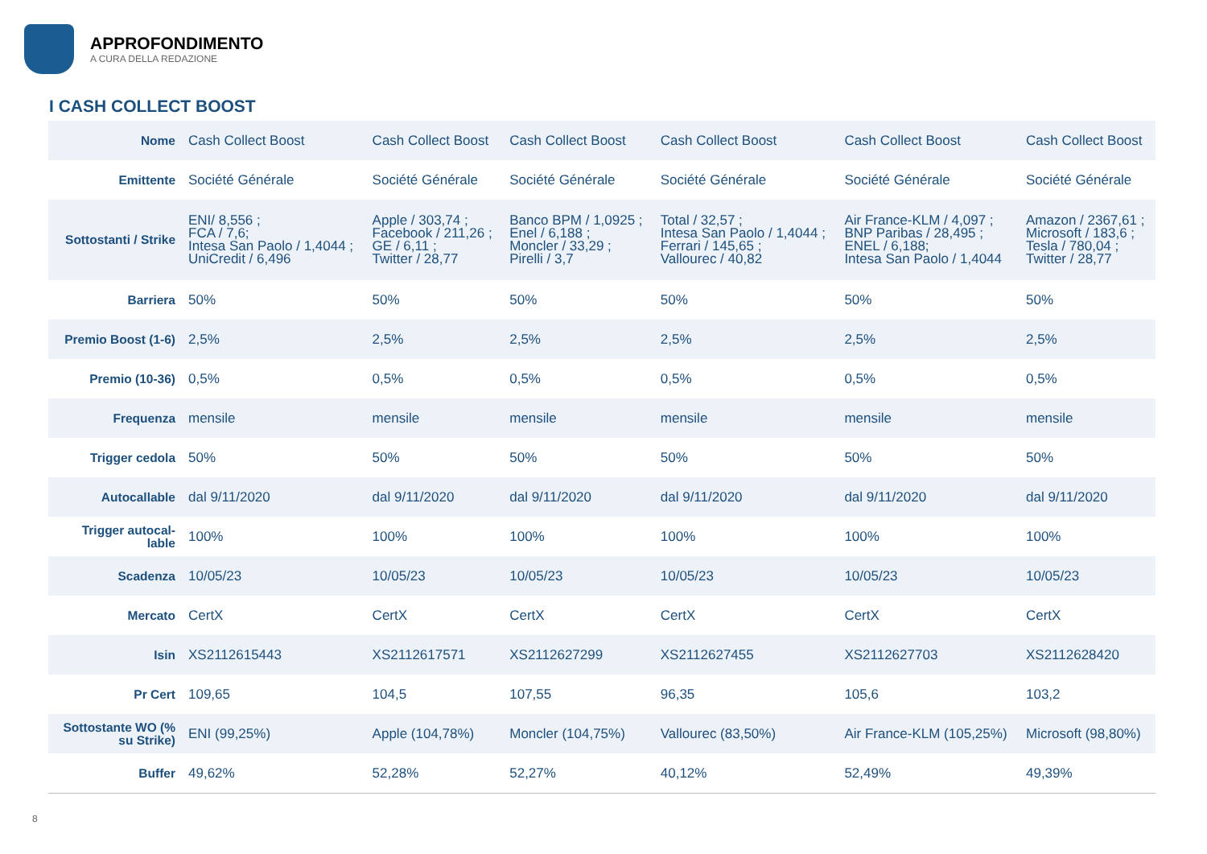APPROFONDIMENTO
A CURA DELLA REDAZIONE
I CASH COLLECT BOOST
| Nome | Cash Collect Boost | Cash Collect Boost | Cash Collect Boost | Cash Collect Boost | Cash Collect Boost | Cash Collect Boost |
| Emittente | Société Générale | Société Générale | Société Générale | Société Générale | Société Générale | Société Générale |
| Sottostanti / Strike | ENI/ 8,556 ; FCA / 7,6; Intesa San Paolo / 1,4044 ; UniCredit / 6,496 | Apple / 303,74 ; Facebook / 211,26 ; GE / 6,11 ; Twitter / 28,77 | Banco BPM / 1,0925 ; Enel / 6,188 ; Moncler / 33,29 ; Pirelli / 3,7 | Total / 32,57 ; Intesa San Paolo / 1,4044 ; Ferrari / 145,65 ; Vallourec / 40,82 | Air France-KLM / 4,097 ; BNP Paribas / 28,495 ; ENEL / 6,188; Intesa San Paolo / 1,4044 | Amazon / 2367,61 ; Microsoft / 183,6 ; Tesla / 780,04 ; Twitter / 28,77 |
| Barriera | 50% | 50% | 50% | 50% | 50% | 50% |
| Premio Boost (1-6) | 2,5% | 2,5% | 2,5% | 2,5% | 2,5% | 2,5% |
| Premio (10-36) | 0,5% | 0,5% | 0,5% | 0,5% | 0,5% | 0,5% |
| Frequenza | mensile | mensile | mensile | mensile | mensile | mensile |
| Trigger cedola | 50% | 50% | 50% | 50% | 50% | 50% |
| Autocallable | dal 9/11/2020 | dal 9/11/2020 | dal 9/11/2020 | dal 9/11/2020 | dal 9/11/2020 | dal 9/11/2020 |
| Trigger autocal-lable | 100% | 100% | 100% | 100% | 100% | 100% |
| Scadenza | 10/05/23 | 10/05/23 | 10/05/23 | 10/05/23 | 10/05/23 | 10/05/23 |
| Mercato | CertX | CertX | CertX | CertX | CertX | CertX |
| Isin | XS2112615443 | XS2112617571 | XS2112627299 | XS2112627455 | XS2112627703 | XS2112628420 |
| Pr Cert | 109,65 | 104,5 | 107,55 | 96,35 | 105,6 | 103,2 |
| Sottostante WO (% su Strike) | ENI (99,25%) | Apple (104,78%) | Moncler (104,75%) | Vallourec (83,50%) | Air France-KLM (105,25%) | Microsoft (98,80%) |
| Buffer | 49,62% | 52,28% | 52,27% | 40,12% | 52,49% | 49,39% |
8